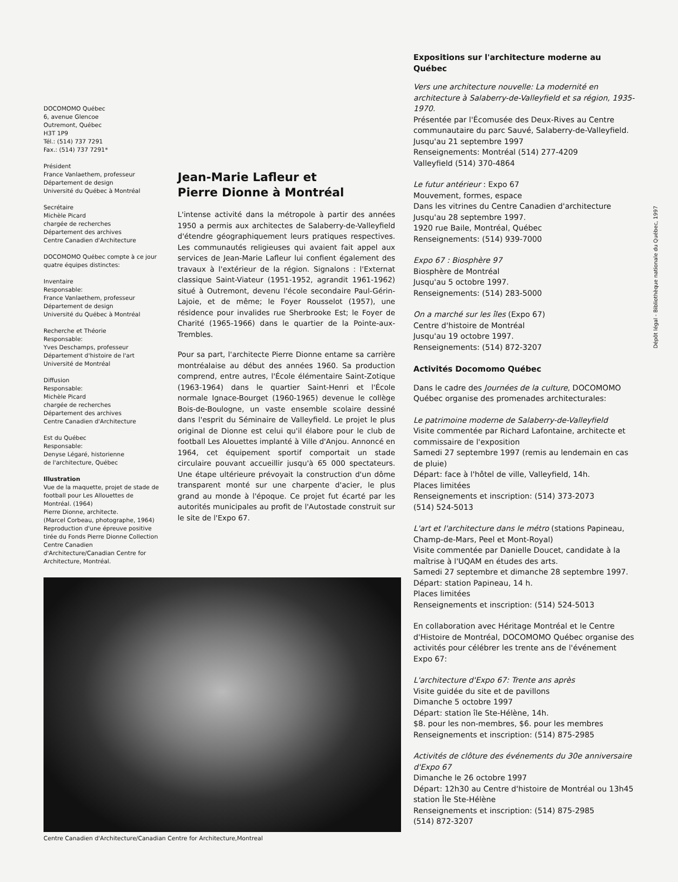DOCOMOMO Québec
6, avenue Glencoe
Outremont, Québec
H3T 1P9
Tél.: (514) 737 7291
Fax.: (514) 737 7291*
Président
France Vanlaethem, professeur
Département de design
Université du Québec à Montréal
Secrétaire
Michèle Picard
chargée de recherches
Département des archives
Centre Canadien d'Architecture
DOCOMOMO Québec compte à ce jour quatre équipes distinctes:
Inventaire
Responsable:
France Vanlaethem, professeur
Département de design
Université du Québec à Montréal
Recherche et Théorie
Responsable:
Yves Deschamps, professeur
Département d'histoire de l'art
Université de Montréal
Diffusion
Responsable:
Michèle Picard
chargée de recherches
Département des archives
Centre Canadien d'Architecture
Est du Québec
Responsable:
Denyse Légaré, historienne
de l'architecture, Québec
Illustration
Vue de la maquette, projet de stade de football pour Les Allouettes de Montréal. (1964)
Pierre Dionne, architecte.
(Marcel Corbeau, photographe, 1964)
Reproduction d'une épreuve positive tirée du Fonds Pierre Dionne Collection Centre Canadien d'Architecture/Canadian Centre for Architecture, Montréal.
Jean-Marie Lafleur et
Pierre Dionne à Montréal
L'intense activité dans la métropole à partir des années 1950 a permis aux architectes de Salaberry-de-Valleyfield d'étendre géographiquement leurs pratiques respectives. Les communautés religieuses qui avaient fait appel aux services de Jean-Marie Lafleur lui confient également des travaux à l'extérieur de la région. Signalons : l'Externat classique Saint-Viateur (1951-1952, agrandit 1961-1962) situé à Outremont, devenu l'école secondaire Paul-Gérin-Lajoie, et de même; le Foyer Rousselot (1957), une résidence pour invalides rue Sherbrooke Est; le Foyer de Charité (1965-1966) dans le quartier de la Pointe-aux-Trembles.
Pour sa part, l'architecte Pierre Dionne entame sa carrière montréalaise au début des années 1960. Sa production comprend, entre autres, l'École élémentaire Saint-Zotique (1963-1964) dans le quartier Saint-Henri et l'École normale Ignace-Bourget (1960-1965) devenue le collège Bois-de-Boulogne, un vaste ensemble scolaire dessiné dans l'esprit du Séminaire de Valleyfield. Le projet le plus original de Dionne est celui qu'il élabore pour le club de football Les Alouettes implanté à Ville d'Anjou. Annoncé en 1964, cet équipement sportif comportait un stade circulaire pouvant accueillir jusqu'à 65 000 spectateurs. Une étape ultérieure prévoyait la construction d'un dôme transparent monté sur une charpente d'acier, le plus grand au monde à l'époque. Ce projet fut écarté par les autorités municipales au profit de l'Autostade construit sur le site de l'Expo 67.
Centre Canadien d'Architecture/Canadian Centre for Architecture,Montreal
Expositions sur l'architecture moderne au Québec
Vers une architecture nouvelle: La modernité en architecture à Salaberry-de-Valleyfield et sa région, 1935-1970.
Présentée par l'Écomusée des Deux-Rives au Centre communautaire du parc Sauvé, Salaberry-de-Valleyfield.
Jusqu'au 21 septembre 1997
Renseignements: Montréal (514) 277-4209
Valleyfield (514) 370-4864
Le futur antérieur : Expo 67
Mouvement, formes, espace
Dans les vitrines du Centre Canadien d'architecture
Jusqu'au 28 septembre 1997.
1920 rue Baile, Montréal, Québec
Renseignements: (514) 939-7000
Expo 67 : Biosphère 97
Biosphère de Montréal
Jusqu'au 5 octobre 1997.
Renseignements: (514) 283-5000
On a marché sur les îles (Expo 67)
Centre d'histoire de Montréal
Jusqu'au 19 octobre 1997.
Renseignements: (514) 872-3207
Activités Docomomo Québec
Dans le cadre des Journées de la culture, DOCOMOMO Québec organise des promenades architecturales:
Le patrimoine moderne de Salaberry-de-Valleyfield
Visite commentée par Richard Lafontaine, architecte et commissaire de l'exposition
Samedi 27 septembre 1997 (remis au lendemain en cas de pluie)
Départ: face à l'hôtel de ville, Valleyfield, 14h.
Places limitées
Renseignements et inscription: (514) 373-2073
(514) 524-5013
L'art et l'architecture dans le métro (stations Papineau, Champ-de-Mars, Peel et Mont-Royal)
Visite commentée par Danielle Doucet, candidate à la maîtrise à l'UQAM en études des arts.
Samedi 27 septembre et dimanche 28 septembre 1997.
Départ: station Papineau, 14 h.
Places limitées
Renseignements et inscription: (514) 524-5013
En collaboration avec Héritage Montréal et le Centre d'Histoire de Montréal, DOCOMOMO Québec organise des activités pour célébrer les trente ans de l'événement Expo 67:
L'architecture d'Expo 67: Trente ans après
Visite guidée du site et de pavillons
Dimanche 5 octobre 1997
Départ: station île Ste-Hélène, 14h.
$8. pour les non-membres, $6. pour les membres
Renseignements et inscription: (514) 875-2985
Activités de clôture des événements du 30e anniversaire d'Expo 67
Dimanche le 26 octobre 1997
Départ: 12h30 au Centre d'histoire de Montréal ou 13h45 station Île Ste-Hélène
Renseignements et inscription: (514) 875-2985
(514) 872-3207
Dépôt légal - Bibliothèque nationale du Québec, 1997